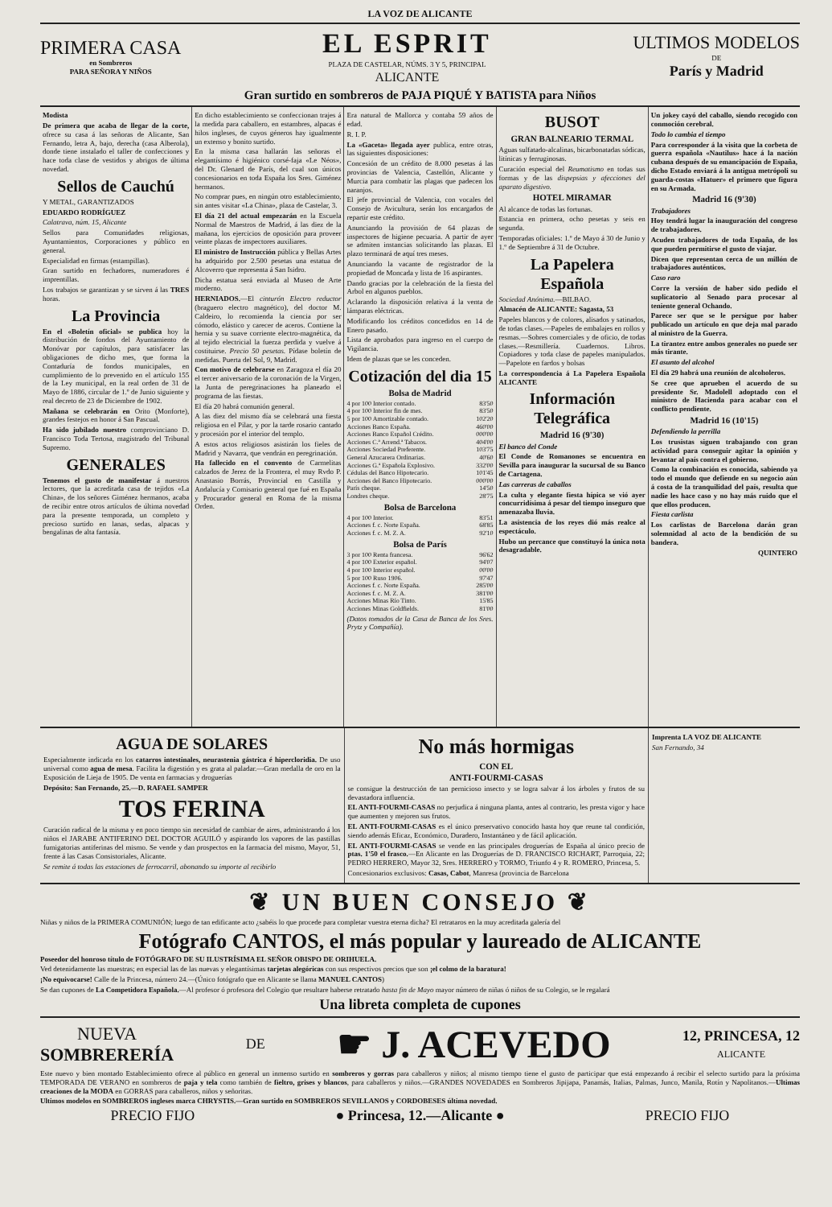LA VOZ DE ALICANTE
PRIMERA CASA
en Sombreros
PARA SEÑORA Y NIÑOS
EL ESPRIT
PLAZA DE CASTELAR, NÚMS. 3 Y 5, PRINCIPAL
ALICANTE
ULTIMOS MODELOS
DE
París y Madrid
Gran surtido en sombreros de PAJA PIQUÉ Y BATISTA para Niños
Modista
De primera que acaba de llegar de la corte, ofrece su casa á las señoras de Alicante, San Fernando, letra A, bajo, derecha (casa Alberola), donde tiene instalado el taller de confecciones y hace toda clase de vestidos y abrigos de última novedad.
Sellos de Cauchú
Y METAL, GARANTIZADOS
EDUARDO RODRÍGUEZ
Calatrava, núm. 15, Alicante
Sellos para Comunidades religiosas, Ayuntamientos, Corporaciones y público en general.
Especialidad en firmas (estampillas).
Gran surtido en fechadores, numeradores é imprentillas.
Los trabajos se garantizan y se sirven á las TRES horas.
La Provincia
En el «Boletín oficial» se publica hoy la distribución de fondos del Ayuntamiento de Monóvar por capítulos, para satisfacer las obligaciones de dicho mes, que forma la Contaduría de fondos municipales, en cumplimiento de lo prevenido en el artículo 155 de la Ley municipal, en la real orden de 31 de Mayo de 1886, circular de 1.º de Junio siguiente y real decreto de 23 de Diciembre de 1902.
Mañana se celebrarán en Orito (Monforte), grandes festejos en honor á San Pascual.
Ha sido jubilado nuestro comprovinciano D. Francisco Toda Tertosa, magistrado del Tribunal Supremo.
GENERALES
Tenemos el gusto de manifestar á nuestros lectores, que la acreditada casa de tejidos «La China», de los señores Giménez hermanos, acaba de recibir entre otros artículos de última novedad para la presente temporada, un completo y precioso surtido en lanas, sedas, alpacas y bengalinas de alta fantasía.
En dicho establecimiento se confeccionan trajes á la medida para caballero, en estambres, alpacas é hilos ingleses, de cuyos géneros hay igualmente un extenso y bonito surtido.
En la misma casa hallarán las señoras el elegantísimo é higiénico corsé-faja «Le Néos», del Dr. Glenard de París, del cual son únicos concesionarios en toda España los Sres. Giménez hermanos.
No comprar pues, en ningún otro establecimiento, sin antes visitar «La China», plaza de Castelar, 3.
El día 21 del actual empezarán en la Escuela Normal de Maestros de Madrid, á las diez de la mañana, los ejercicios de oposición para proveer veinte plazas de inspectores auxiliares.
El ministro de Instrucción pública y Bellas Artes ha adquirido por 2.500 pesetas una estatua de Alcoverro que representa á San Isidro.
Dicha estatua será enviada al Museo de Arte moderno.
HERNIADOS.—El cinturón Electro reductor (braguero electro magnético), del doctor M. Caldeiro, lo recomienda la ciencia por ser cómodo, elástico y carecer de aceros. Contiene la hernia y su suave corriente electro-magnética, da al tejido electricial la fuerza perdida y vuelve á costituirse. Precio 50 pesetas. Pídase boletín de medidas. Puerta del Sol, 9, Madrid.
Con motivo de celebrarse en Zaragoza el día 20 el tercer aniversario de la coronación de la Virgen, la Junta de peregrinaciones ha planeado el programa de las fiestas.
El día 20 habrá comunión general.
A las diez del mismo día se celebrará una fiesta religiosa en el Pilar, y por la tarde rosario cantado y procesión por el interior del templo.
A estos actos religiosos asistirán los fieles de Madrid y Navarra, que vendrán en peregrinación.
Ha fallecido en el convento de Carmelitas calzados de Jerez de la Frontera, el muy Rvdo P. Anastasio Borrás, Provincial en Castilla y Andalucía y Comisario general que fué en España y Procurador general en Roma de la misma Orden.
Era natural de Mallorca y contaba 59 años de edad.
R. I. P.
La «Gaceta» llegada ayer publica, entre otras, las siguientes disposiciones:
Concesión de un crédito de 8.000 pesetas á las provincias de Valencia, Castellón, Alicante y Murcia para combatir las plagas que padecen los naranjos.
El jefe provincial de Valencia, con vocales del Consejo de Avicultura, serán los encargados de repartir este crédito.
Anunciando la provisión de 64 plazas de inspectores de higiene pecuaria. A partir de ayer se admiten instancias solicitando las plazas. El plazo terminará de aquí tres meses.
Anunciando la vacante de registrador de la propiedad de Moncada y lista de 16 aspirantes.
Dando gracias por la celebración de la fiesta del Arbol en algunos pueblos.
Aclarando la disposición relativa á la venta de lámparas eléctricas.
Modificando los créditos concedidos en 14 de Enero pasado.
Lista de aprobados para ingreso en el cuerpo de Vigilancia.
Idem de plazas que se les conceden.
Cotización del dia 15
Bolsa de Madrid
| 4 por 100 Interior contado. | 83'50 |
| 4 por 100 Interior fin de mes. | 83'50 |
| 5 por 100 Amortizable contado. | 102'20 |
| Acciones Banco España. | 460'00 |
| Acciones Banco Español Crédito. | 000'00 |
| Acciones C.ª Arrend.ª Tabacos. | 404'00 |
| Acciones Sociedad Preferente. | 103'75 |
| General Azucarera Ordinarias. | 40'60 |
| Acciones G.ª Española Explosivo. | 332'00 |
| Cédulas del Banco Hipotecario. | 101'45 |
| Acciones del Banco Hipotecario. | 000'00 |
| París cheque. | 14'50 |
| Londres cheque. | 28'75 |
Bolsa de Barcelona
| 4 por 100 Interior. | 83'51 |
| Acciones f. c. Norte España. | 68'85 |
| Acciones f. c. M. Z. A. | 92'10 |
Bolsa de París
| 3 por 100 Renta francesa. | 96'62 |
| 4 por 100 Exterior español. | 94'07 |
| 4 por 100 Interior español. | 00'00 |
| 5 por 100 Ruso 1906. | 97'47 |
| Acciones f. c. Norte España. | 285'00 |
| Acciones f. c. M. Z. A. | 381'00 |
| Acciones Minas Río Tinto. | 15'85 |
| Acciones Minas Goldfields. | 81'00 |
(Datos tomados de la Casa de Banca de los Sres. Prytz y Compañía).
BUSOT
GRAN BALNEARIO TERMAL
Aguas sulfatado-alcalinas, bicarbonatadas sódicas, litínicas y ferruginosas.
Curación especial del Reumatismo en todas sus formas y de las dispepsias y afecciones del aparato digestivo.
HOTEL MIRAMAR
Al alcance de todas las fortunas.
Estancia en primera, ocho pesetas y seis en segunda.
Temporadas oficiales: 1.º de Mayo á 30 de Junio y 1.º de Septiembre á 31 de Octubre.
La Papelera Española
Sociedad Anónima.—BILBAO.
Almacén de ALICANTE: Sagasta, 53
Papeles blancos y de colores, alisados y satinados, de todas clases.—Papeles de embalajes en rollos y resmas.—Sobres comerciales y de oficio, de todas clases.—Resmillería. Cuadernos. Libros. Copiadores y toda clase de papeles manipulados.—Papelote en fardos y bolsas
La correspondencia á La Papelera Española ALICANTE
Información Telegráfica
Madrid 16 (9'30)
El banco del Conde
El Conde de Romanones se encuentra en Sevilla para inaugurar la sucursal de su Banco de Cartagena.
Las carreras de caballos
La culta y elegante fiesta hípica se vió ayer concurridísima á pesar del tiempo inseguro que amenazaba lluvia.
La asistencia de los reyes dió más realce al espectáculo.
Hubo un percance que constituyó la única nota desagradable.
Un jokey cayó del caballo, siendo recogido con conmoción cerebral.
Todo lo cambia el tiempo
Para corresponder á la visita que la corbeta de guerra española «Nautilus» hace á la nación cubana después de su emancipación de España, dicho Estado enviará á la antigua metrópoli su guarda-costas «Hatuer» el primero que figura en su Armada.
Madrid 16 (9'30)
Trabajadores
Hoy tendrá lugar la inauguración del congreso de trabajadores.
Acuden trabajadores de toda España, de los que pueden permitirse el gusto de viajar.
Dicen que representan cerca de un millón de trabajadores auténticos.
Caso raro
Corre la versión de haber sido pedido el suplicatorio al Senado para procesar al teniente general Ochando.
Parece ser que se le persigue por haber publicado un artículo en que deja mal parado al ministro de la Guerra.
La tirantez entre ambos generales no puede ser más tirante.
El asunto del alcohol
El día 29 habrá una reunión de alcoholeros.
Se cree que aprueben el acuerdo de su presidente Sr. Madolell adoptado con el ministro de Hacienda para acabar con el conflicto pendiente.
Madrid 16 (10'15)
Defendiendo la perrilla
Los trusistas siguen trabajando con gran actividad para conseguir agitar la opinión y levantar al país contra el gobierno.
Como la combinación es conocida, sabiendo ya todo el mundo que defiende en su negocio aún á costa de la tranquilidad del país, resulta que nadie les hace caso y no hay más ruido que el que ellos producen.
Fiesta carlista
Los carlistas de Barcelona darán gran solemnidad al acto de la bendición de su bandera.
QUINTERO
AGUA DE SOLARES
Especialmente indicada en los catarros intestinales, neurastenia gástrica é hipercloridia. De uso universal como agua de mesa. Facilita la digestión y es grata al paladar.—Gran medalla de oro en la Exposición de Lieja de 1905. De venta en farmacias y droguerías
Depósito: San Fernando, 25.—D. RAFAEL SAMPER
TOS FERINA
Curación radical de la misma y en poco tiempo sin necesidad de cambiar de aires, administrando á los niños el JARABE ANTIFERINO DEL DOCTOR AGUILÓ y aspirando los vapores de las pastillas fumigatorias antiferinas del mismo. Se vende y dan prospectos en la farmacia del mismo, Mayor, 51, frente á las Casas Consistoriales, Alicante.
Se remite á todas las estaciones de ferrocarril, abonando su importe al recibirlo
No más hormigas
CON EL
ANTI-FOURMI-CASAS
se consigue la destrucción de tan pernicioso insecto y se logra salvar á los árboles y frutos de su devastadora influencia.
EL ANTI-FOURMI-CASAS no perjudica á ninguna planta, antes al contrario, les presta vigor y hace que aumenten y mejoren sus frutos.
EL ANTI-FOURMI-CASAS es el único preservativo conocido hasta hoy que reune tal condición, siendo además Eficaz, Económico, Duradero, Instantáneo y de fácil aplicación.
EL ANTI-FOURMI-CASAS se vende en las principales droguerías de España al único precio de ptas. 1'50 el frasco.—En Alicante en las Droguerías de D. FRANCISCO RICHART, Parroquia, 22; PEDRO HERRERO, Mayor 32, Sres. HERRERO y TORMO, Triunfo 4 y R. ROMERO, Princesa, 5.
Concesionarios exclusivos: Casas, Cabot, Manresa (provincia de Barcelona
Imprenta LA VOZ DE ALICANTE
San Fernando, 34
❦ UN BUEN CONSEJO ❦
Niñas y niños de la PRIMERA COMUNIÓN; luego de tan edificante acto ¿sabéis lo que procede para completar vuestra eterna dicha? El retrataros en la muy acreditada galería del
Fotógrafo CANTOS, el más popular y laureado de ALICANTE
Poseedor del honroso título de FOTÓGRAFO DE SU ILUSTRÍSIMA EL SEÑOR OBISPO DE ORIHUELA.
Ved detenidamente las muestras; en especial las de las nuevas y elegantísimas tarjetas alegóricas con sus respectivos precios que son ¡el colmo de la baratura!
¡No equivocarse! Calle de la Princesa, número 24.—(Único fotógrafo que en Alicante se llama MANUEL CANTOS)
Se dan cupones de La Competidora Española.—Al profesor ó profesora del Colegio que resultare haberse retratado hasta fin de Mayo mayor número de niñas ó niños de su Colegio, se le regalará
Una libreta completa de cupones
NUEVA
SOMBRERERÍA
DE
☛ J. ACEVEDO
12, PRINCESA, 12
ALICANTE
Este nuevo y bien montado Establecimiento ofrece al público en general un inmenso surtido en sombreros y gorras para caballeros y niños; al mismo tiempo tiene el gusto de participar que está empezando á recibir el selecto surtido para la próxima TEMPORADA DE VERANO en sombreros de paja y tela como también de fieltro, grises y blancos, para caballeros y niños.—GRANDES NOVEDADES en Sombreros Jipijapa, Panamás, Italias, Palmas, Junco, Manila, Rotín y Napolitanos.—Ultimas creaciones de la MODA en GORRAS para caballeros, niños y señoritas.
Ultimos modelos en SOMBREROS ingleses marca CHRYSTIS.—Gran surtido en SOMBREROS SEVILLANOS y CORDOBESES última novedad.
PRECIO FIJO ● Princesa, 12.—Alicante ● PRECIO FIJO